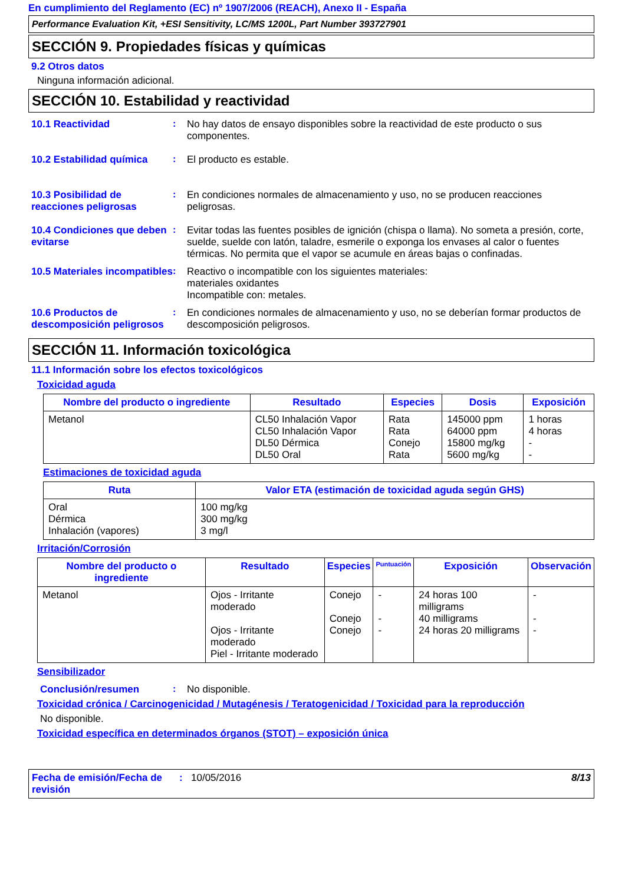En cumplimiento del Reglamento (EC) nº 1907/2006 (REACH), Anexo II - España
Performance Evaluation Kit, +ESI Sensitivity, LC/MS 1200L, Part Number 393727901
SECCIÓN 9. Propiedades físicas y químicas
9.2 Otros datos
Ninguna información adicional.
SECCIÓN 10. Estabilidad y reactividad
10.1 Reactividad : No hay datos de ensayo disponibles sobre la reactividad de este producto o sus componentes.
10.2 Estabilidad química
: El producto es estable.
10.3 Posibilidad de reacciones peligrosas
: En condiciones normales de almacenamiento y uso, no se producen reacciones peligrosas.
10.4 Condiciones que deben evitarse
: Evitar todas las fuentes posibles de ignición (chispa o llama). No someta a presión, corte, suelde, suelde con latón, taladre, esmerile o exponga los envases al calor o fuentes térmicas. No permita que el vapor se acumule en áreas bajas o confinadas.
10.5 Materiales incompatibles
: Reactivo o incompatible con los siguientes materiales:
materiales oxidantes
Incompatible con: metales.
10.6 Productos de descomposición peligrosos
: En condiciones normales de almacenamiento y uso, no se deberían formar productos de descomposición peligrosos.
SECCIÓN 11. Información toxicológica
11.1 Información sobre los efectos toxicológicos
Toxicidad aguda
| Nombre del producto o ingrediente | Resultado | Especies | Dosis | Exposición |
| --- | --- | --- | --- | --- |
| Metanol | CL50 Inhalación Vapor CL50 Inhalación Vapor DL50 Dérmica DL50 Oral | Rata Rata Conejo Rata | 145000 ppm 64000 ppm 15800 mg/kg 5600 mg/kg | 1 horas 4 horas - - |
Estimaciones de toxicidad aguda
| Ruta | Valor ETA (estimación de toxicidad aguda según GHS) |
| --- | --- |
| Oral Dérmica Inhalación (vapores) | 100 mg/kg 300 mg/kg 3 mg/l |
Irritación/Corrosión
| Nombre del producto o ingrediente | Resultado | Especies | Puntuación | Exposición | Observación |
| --- | --- | --- | --- | --- | --- |
| Metanol | Ojos - Irritante moderado Ojos - Irritante moderado Piel - Irritante moderado | Conejo Conejo Conejo | - - - | 24 horas 100 milligrams 40 milligrams 24 horas 20 milligrams | - - - |
Sensibilizador
Conclusión/resumen : No disponible.
Toxicidad crónica / Carcinogenicidad / Mutagénesis / Teratogenicidad / Toxicidad para la reproducción
No disponible.
Toxicidad específica en determinados órganos (STOT) – exposición única
Fecha de emisión/Fecha de revisión
: 10/05/2016 8/13